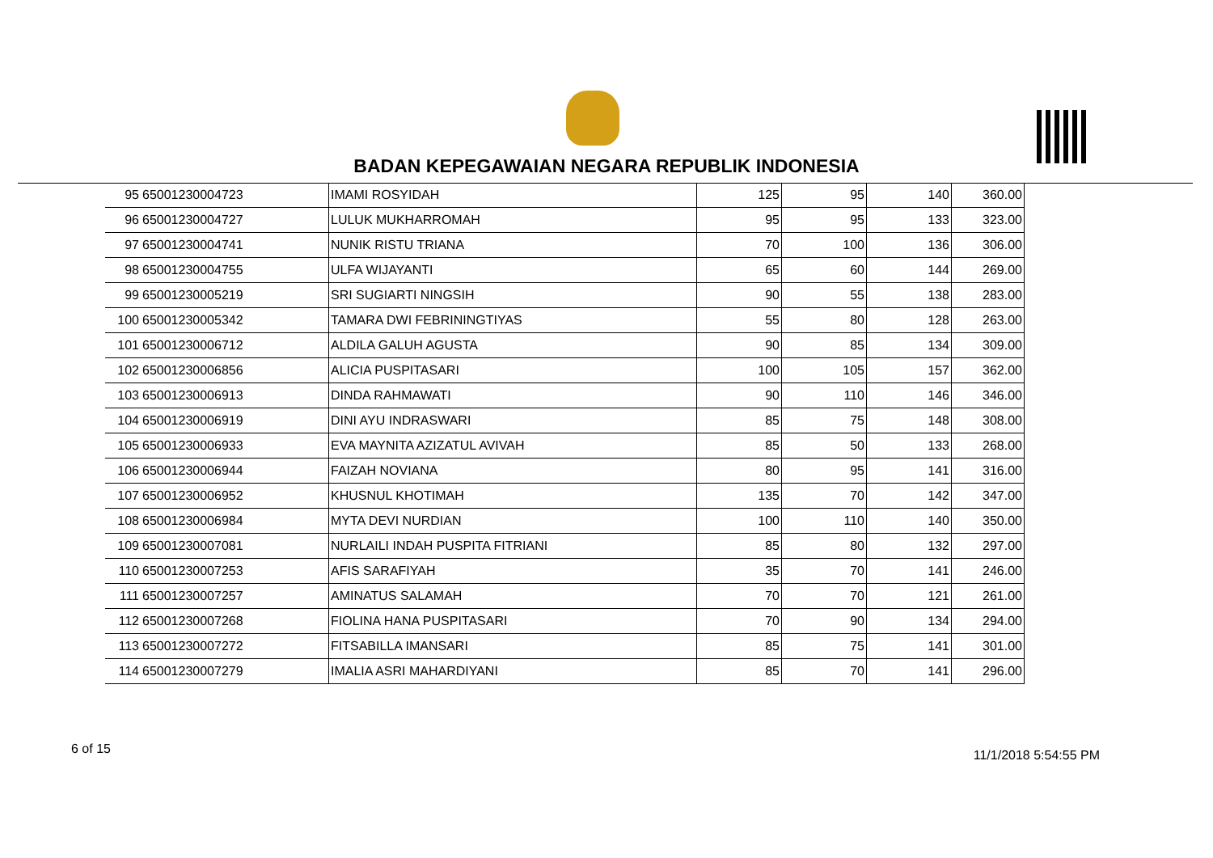BADAN KEPEGAWAIAN NEGARA REPUBLIK INDONESIA
| 95 | 65001230004723 | IMAMI ROSYIDAH | 125 | 95 | 140 | 360.00 |
| 96 | 65001230004727 | LULUK MUKHARROMAH | 95 | 95 | 133 | 323.00 |
| 97 | 65001230004741 | NUNIK RISTU TRIANA | 70 | 100 | 136 | 306.00 |
| 98 | 65001230004755 | ULFA WIJAYANTI | 65 | 60 | 144 | 269.00 |
| 99 | 65001230005219 | SRI SUGIARTI NINGSIH | 90 | 55 | 138 | 283.00 |
| 100 | 65001230005342 | TAMARA DWI FEBRININGTIYAS | 55 | 80 | 128 | 263.00 |
| 101 | 65001230006712 | ALDILA GALUH AGUSTA | 90 | 85 | 134 | 309.00 |
| 102 | 65001230006856 | ALICIA PUSPITASARI | 100 | 105 | 157 | 362.00 |
| 103 | 65001230006913 | DINDA RAHMAWATI | 90 | 110 | 146 | 346.00 |
| 104 | 65001230006919 | DINI AYU INDRASWARI | 85 | 75 | 148 | 308.00 |
| 105 | 65001230006933 | EVA MAYNITA AZIZATUL AVIVAH | 85 | 50 | 133 | 268.00 |
| 106 | 65001230006944 | FAIZAH NOVIANA | 80 | 95 | 141 | 316.00 |
| 107 | 65001230006952 | KHUSNUL KHOTIMAH | 135 | 70 | 142 | 347.00 |
| 108 | 65001230006984 | MYTA DEVI NURDIAN | 100 | 110 | 140 | 350.00 |
| 109 | 65001230007081 | NURLAILI INDAH PUSPITA FITRIANI | 85 | 80 | 132 | 297.00 |
| 110 | 65001230007253 | AFIS SARAFIYAH | 35 | 70 | 141 | 246.00 |
| 111 | 65001230007257 | AMINATUS SALAMAH | 70 | 70 | 121 | 261.00 |
| 112 | 65001230007268 | FIOLINA HANA PUSPITASARI | 70 | 90 | 134 | 294.00 |
| 113 | 65001230007272 | FITSABILLA IMANSARI | 85 | 75 | 141 | 301.00 |
| 114 | 65001230007279 | IMALIA ASRI MAHARDIYANI | 85 | 70 | 141 | 296.00 |
6 of 15 11/1/2018 5:54:55 PM